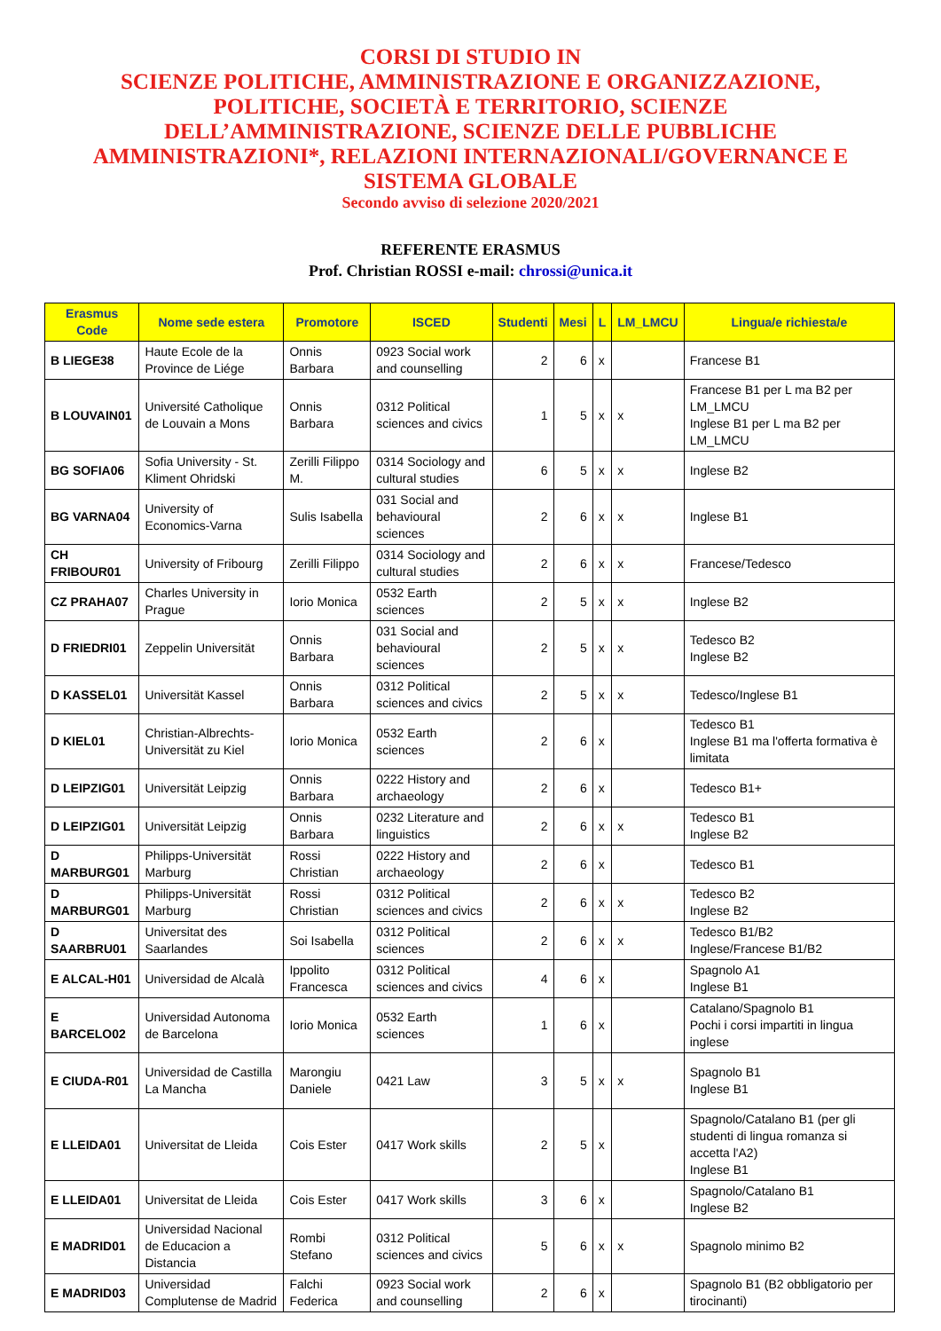CORSI DI STUDIO IN
SCIENZE POLITICHE, AMMINISTRAZIONE E ORGANIZZAZIONE, POLITICHE, SOCIETÀ E TERRITORIO, SCIENZE DELL’AMMINISTRAZIONE, SCIENZE DELLE PUBBLICHE AMMINISTRAZIONI*, RELAZIONI INTERNAZIONALI/GOVERNANCE E SISTEMA GLOBALE
Secondo avviso di selezione 2020/2021
REFERENTE ERASMUS
Prof. Christian ROSSI e-mail: chrossi@unica.it
| Erasmus Code | Nome sede estera | Promotore | ISCED | Studenti | Mesi | L | LM_LMCU | Lingua/e richiesta/e |
| --- | --- | --- | --- | --- | --- | --- | --- | --- |
| B LIEGE38 | Haute Ecole de la Province de Liége | Onnis Barbara | 0923 Social work and counselling | 2 | 6 | x | | Francese B1 |
| B LOUVAIN01 | Université Catholique de Louvain a Mons | Onnis Barbara | 0312 Political sciences and civics | 1 | 5 | x | x | Francese B1 per L ma B2 per LM_LMCU Inglese B1 per L ma B2 per LM_LMCU |
| BG SOFIA06 | Sofia University - St. Kliment Ohridski | Zerilli Filippo M. | 0314 Sociology and cultural studies | 6 | 5 | x | x | Inglese B2 |
| BG VARNA04 | University of Economics-Varna | Sulis Isabella | 031 Social and behavioural sciences | 2 | 6 | x | x | Inglese B1 |
| CH FRIBOUR01 | University of Fribourg | Zerilli Filippo | 0314 Sociology and cultural studies | 2 | 6 | x | x | Francese/Tedesco |
| CZ PRAHA07 | Charles University in Prague | Iorio Monica | 0532 Earth sciences | 2 | 5 | x | x | Inglese B2 |
| D FRIEDRI01 | Zeppelin Universität | Onnis Barbara | 031 Social and behavioural sciences | 2 | 5 | x | x | Tedesco B2 Inglese B2 |
| D KASSEL01 | Universität Kassel | Onnis Barbara | 0312 Political sciences and civics | 2 | 5 | x | x | Tedesco/Inglese B1 |
| D KIEL01 | Christian-Albrechts-Universität zu Kiel | Iorio Monica | 0532 Earth sciences | 2 | 6 | x | | Tedesco B1 Inglese B1 ma l'offerta formativa è limitata |
| D LEIPZIG01 | Universität Leipzig | Onnis Barbara | 0222 History and archaeology | 2 | 6 | x | | Tedesco B1+ |
| D LEIPZIG01 | Universität Leipzig | Onnis Barbara | 0232 Literature and linguistics | 2 | 6 | x | x | Tedesco B1 Inglese B2 |
| D MARBURG01 | Philipps-Universität Marburg | Rossi Christian | 0222 History and archaeology | 2 | 6 | x | | Tedesco B1 |
| D MARBURG01 | Philipps-Universität Marburg | Rossi Christian | 0312 Political sciences and civics | 2 | 6 | x | x | Tedesco B2 Inglese B2 |
| D SAARBRU01 | Universitat des Saarlandes | Soi Isabella | 0312 Political sciences | 2 | 6 | x | x | Tedesco B1/B2 Inglese/Francese B1/B2 |
| E ALCAL-H01 | Universidad de Alcalà | Ippolito Francesca | 0312 Political sciences and civics | 4 | 6 | x | | Spagnolo A1 Inglese B1 |
| E BARCELO02 | Universidad Autonoma de Barcelona | Iorio Monica | 0532 Earth sciences | 1 | 6 | x | | Catalano/Spagnolo B1 Pochi i corsi impartiti in lingua inglese |
| E CIUDA-R01 | Universidad de Castilla La Mancha | Marongiu Daniele | 0421 Law | 3 | 5 | x | x | Spagnolo B1 Inglese B1 |
| E LLEIDA01 | Universitat de Lleida | Cois Ester | 0417 Work skills | 2 | 5 | x | | Spagnolo/Catalano B1 (per gli studenti di lingua romanza si accetta l'A2) Inglese B1 |
| E LLEIDA01 | Universitat de Lleida | Cois Ester | 0417 Work skills | 3 | 6 | x | | Spagnolo/Catalano B1 Inglese B2 |
| E MADRID01 | Universidad Nacional de Educacion a Distancia | Rombi Stefano | 0312 Political sciences and civics | 5 | 6 | x | x | Spagnolo minimo B2 |
| E MADRID03 | Universidad Complutense de Madrid | Falchi Federica | 0923 Social work and counselling | 2 | 6 | x | | Spagnolo B1 (B2 obbligatorio per tirocinanti) |